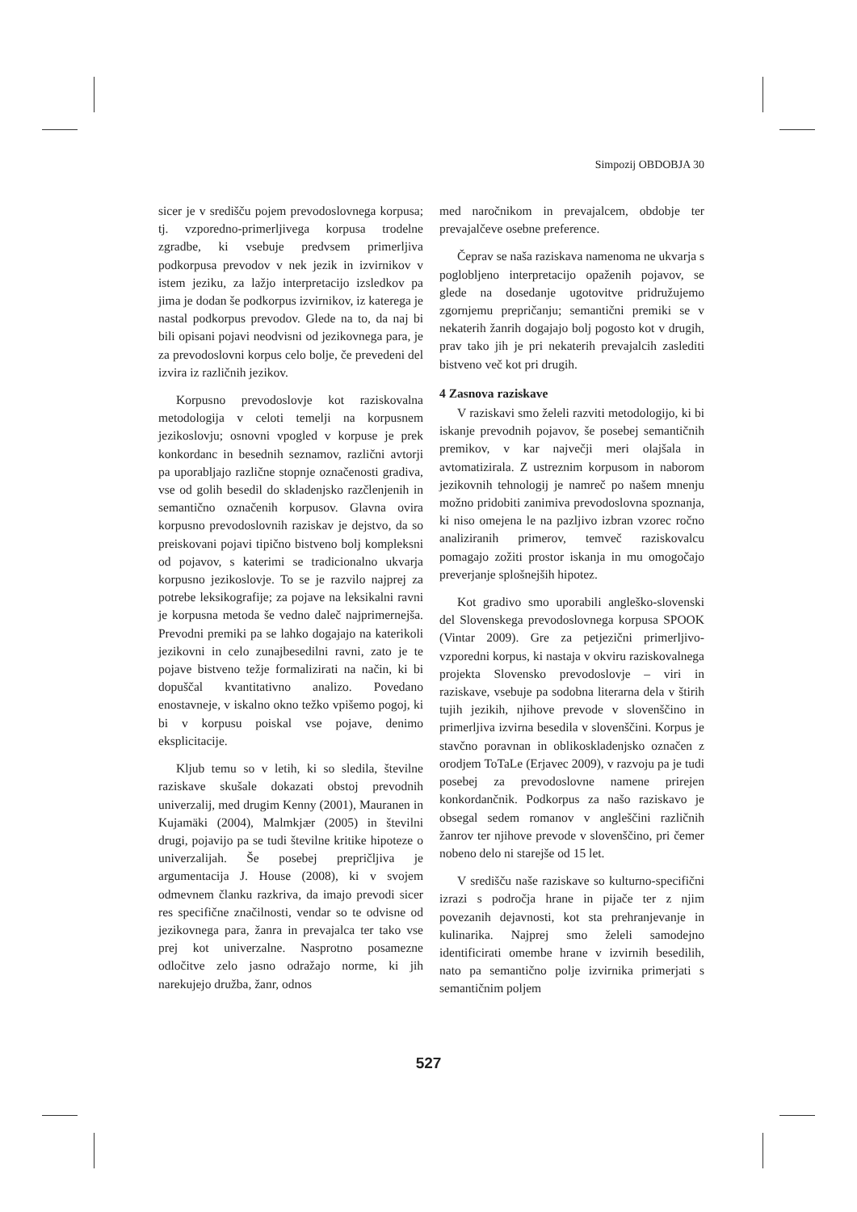Simpozij OBDOBJA 30
sicer je v središču pojem prevodoslovnega korpusa; tj. vzporedno-primerljivega korpusa trodelne zgradbe, ki vsebuje predvsem primerljiva podkorpusa prevodov v nek jezik in izvirnikov v istem jeziku, za lažjo interpretacijo izsledkov pa jima je dodan še podkorpus izvirnikov, iz katerega je nastal podkorpus prevodov. Glede na to, da naj bi bili opisani pojavi neodvisni od jezikovnega para, je za prevodoslovni korpus celo bolje, če prevedeni del izvira iz različnih jezikov.
Korpusno prevodoslovje kot raziskovalna metodologija v celoti temelji na korpusnem jezikoslovju; osnovni vpogled v korpuse je prek konkordanc in besednih seznamov, različni avtorji pa uporabljajo različne stopnje označenosti gradiva, vse od golih besedil do skladenjsko razčlenjenih in semantično označenih korpusov. Glavna ovira korpusno prevodoslovnih raziskav je dejstvo, da so preiskovani pojavi tipično bistveno bolj kompleksni od pojavov, s katerimi se tradicionalno ukvarja korpusno jezikoslovje. To se je razvilo najprej za potrebe leksikografije; za pojave na leksikalni ravni je korpusna metoda še vedno daleč najprimernejša. Prevodni premiki pa se lahko dogajajo na katerikoli jezikovni in celo zunajbesedilni ravni, zato je te pojave bistveno težje formalizirati na način, ki bi dopuščal kvantitativno analizo. Povedano enostavneje, v iskalno okno težko vpišemo pogoj, ki bi v korpusu poiskal vse pojave, denimo eksplicitacije.
Kljub temu so v letih, ki so sledila, številne raziskave skušale dokazati obstoj prevodnih univerzalij, med drugim Kenny (2001), Mauranen in Kujamäki (2004), Malmkjær (2005) in številni drugi, pojavijo pa se tudi številne kritike hipoteze o univerzalijah. Še posebej prepričljiva je argumentacija J. House (2008), ki v svojem odmevnem članku razkriva, da imajo prevodi sicer res specifične značilnosti, vendar so te odvisne od jezikovnega para, žanra in prevajalca ter tako vse prej kot univerzalne. Nasprotno posamezne odločitve zelo jasno odražajo norme, ki jih narekujejo družba, žanr, odnos
med naročnikom in prevajalcem, obdobje ter prevajalčeve osebne preference.
Čeprav se naša raziskava namenoma ne ukvarja s poglobljeno interpretacijo opaženih pojavov, se glede na dosedanje ugotovitve pridružujemo zgornjemu prepričanju; semantični premiki se v nekaterih žanrih dogajajo bolj pogosto kot v drugih, prav tako jih je pri nekaterih prevajalcih zaslediti bistveno več kot pri drugih.
4 Zasnova raziskave
V raziskavi smo želeli razviti metodologijo, ki bi iskanje prevodnih pojavov, še posebej semantičnih premikov, v kar največji meri olajšala in avtomatizirala. Z ustreznim korpusom in naborom jezikovnih tehnologij je namreč po našem mnenju možno pridobiti zanimiva prevodoslovna spoznanja, ki niso omejena le na pazljivo izbran vzorec ročno analiziranih primerov, temveč raziskovalcu pomagajo zožiti prostor iskanja in mu omogočajo preverjanje splošnejših hipotez.
Kot gradivo smo uporabili angleško-slovenski del Slovenskega prevodoslovnega korpusa SPOOK (Vintar 2009). Gre za petjezični primerljivo-vzporedni korpus, ki nastaja v okviru raziskovalnega projekta Slovensko prevodoslovje – viri in raziskave, vsebuje pa sodobna literarna dela v štirih tujih jezikih, njihove prevode v slovenščino in primerljiva izvirna besedila v slovenščini. Korpus je stavčno poravnan in oblikoskladenjsko označen z orodjem ToTaLe (Erjavec 2009), v razvoju pa je tudi posebej za prevodoslovne namene prirejen konkordančnik. Podkorpus za našo raziskavo je obsegal sedem romanov v angleščini različnih žanrov ter njihove prevode v slovenščino, pri čemer nobeno delo ni starejše od 15 let.
V središču naše raziskave so kulturno-specifični izrazi s področja hrane in pijače ter z njim povezanih dejavnosti, kot sta prehranjevanje in kulinarika. Najprej smo želeli samodejno identificirati omembe hrane v izvirnih besedilih, nato pa semantično polje izvirnika primerjati s semantičnim poljem
527